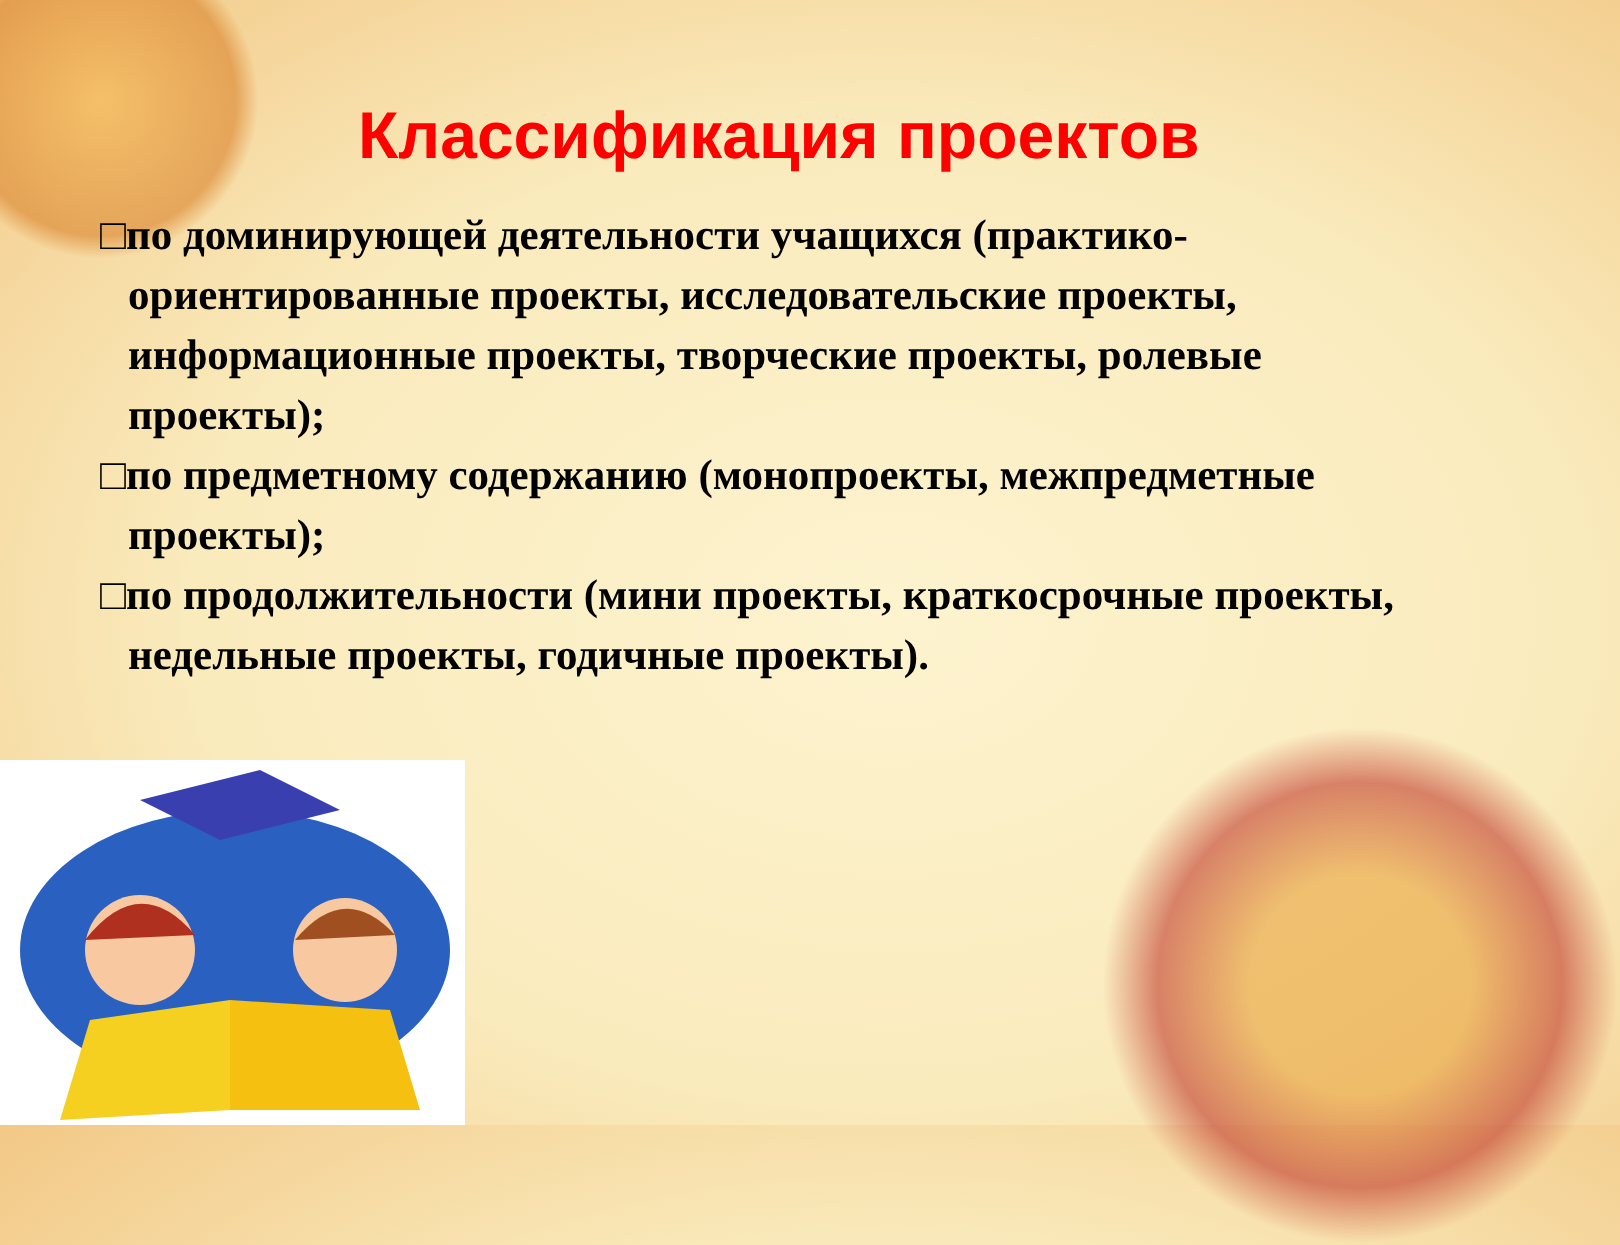Классификация проектов
□по доминирующей деятельности учащихся (практико-ориентированные проекты, исследовательские проекты, информационные проекты, творческие проекты, ролевые проекты);
□по предметному содержанию (монопроекты, межпредметные проекты);
□по продолжительности (мини проекты, краткосрочные проекты, недельные проекты, годичные проекты).